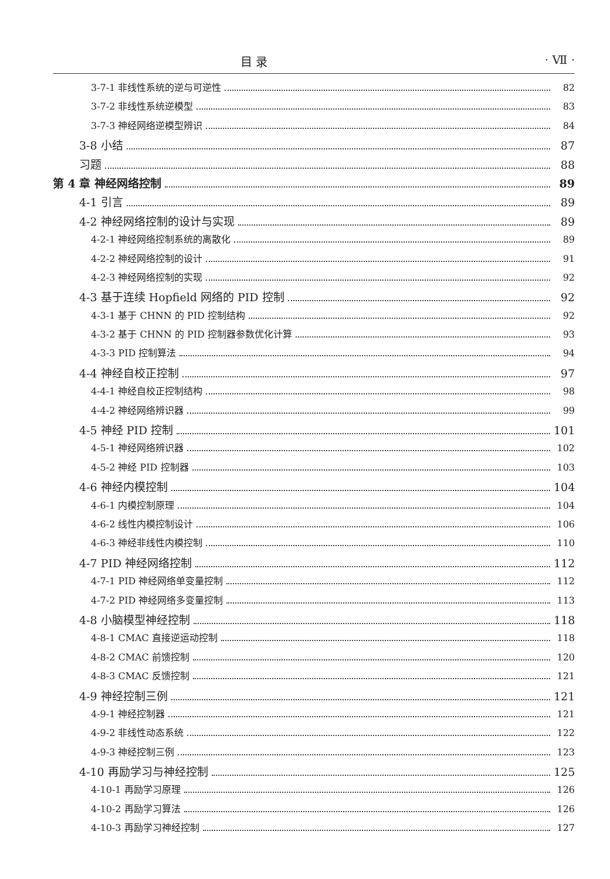目 录 · Ⅶ ·
3-7-1 非线性系统的逆与可逆性 82
3-7-2 非线性系统逆模型 83
3-7-3 神经网络逆模型辨识 84
3-8 小结 87
习题 88
第 4 章 神经网络控制 89
4-1 引言 89
4-2 神经网络控制的设计与实现 89
4-2-1 神经网络控制系统的离散化 89
4-2-2 神经网络控制的设计 91
4-2-3 神经网络控制的实现 92
4-3 基于连续 Hopfield 网络的 PID 控制 92
4-3-1 基于 CHNN 的 PID 控制结构 92
4-3-2 基于 CHNN 的 PID 控制器参数优化计算 93
4-3-3 PID 控制算法 94
4-4 神经自校正控制 97
4-4-1 神经自校正控制结构 98
4-4-2 神经网络辨识器 99
4-5 神经 PID 控制 101
4-5-1 神经网络辨识器 102
4-5-2 神经 PID 控制器 103
4-6 神经内模控制 104
4-6-1 内模控制原理 104
4-6-2 线性内模控制设计 106
4-6-3 神经非线性内模控制 110
4-7 PID 神经网络控制 112
4-7-1 PID 神经网络单变量控制 112
4-7-2 PID 神经网络多变量控制 113
4-8 小脑模型神经控制 118
4-8-1 CMAC 直接逆运动控制 118
4-8-2 CMAC 前馈控制 120
4-8-3 CMAC 反馈控制 121
4-9 神经控制三例 121
4-9-1 神经控制器 121
4-9-2 非线性动态系统 122
4-9-3 神经控制三例 123
4-10 再励学习与神经控制 125
4-10-1 再励学习原理 126
4-10-2 再励学习算法 126
4-10-3 再励学习神经控制 127